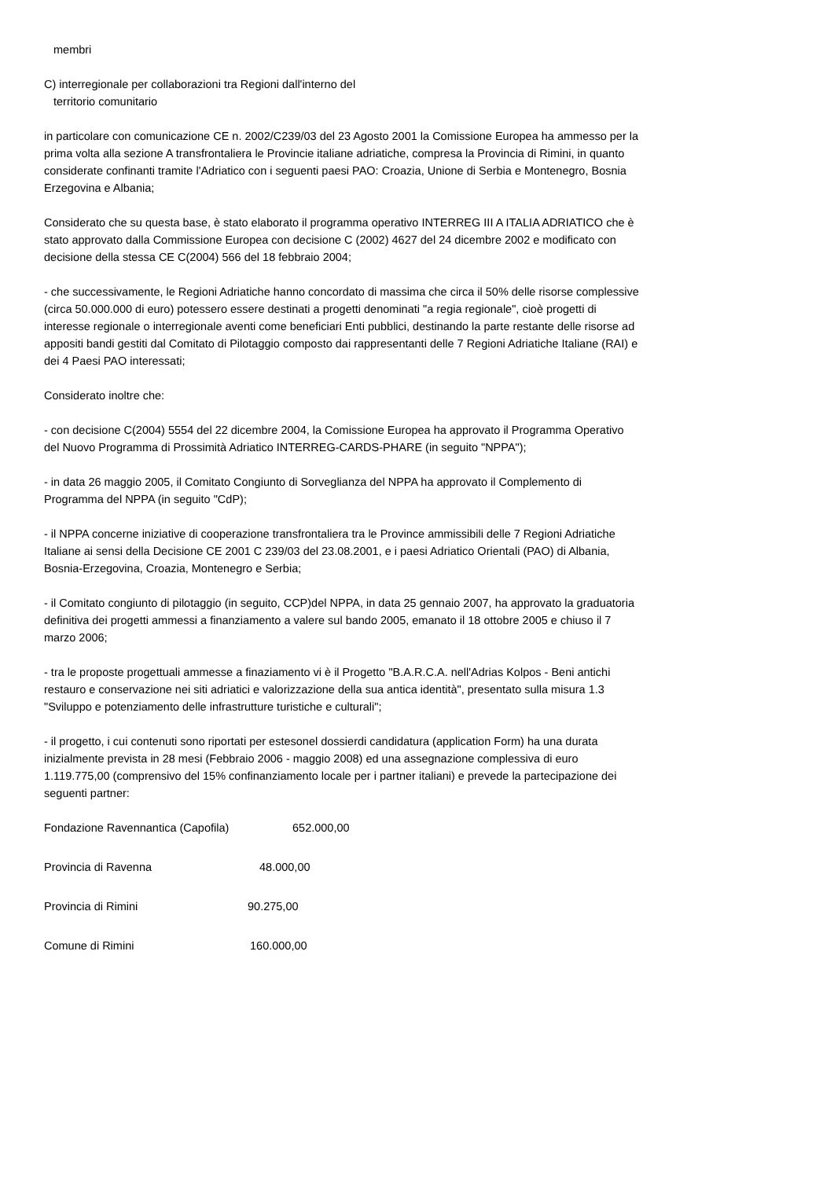membri
C) interregionale per collaborazioni tra Regioni dall'interno del
territorio comunitario
in particolare con comunicazione CE n. 2002/C239/03 del 23 Agosto 2001 la Comissione Europea ha ammesso per la prima volta alla sezione A transfrontaliera le Provincie italiane adriatiche, compresa la Provincia di Rimini, in quanto considerate confinanti tramite l'Adriatico con i seguenti paesi PAO: Croazia, Unione di Serbia e Montenegro, Bosnia Erzegovina e Albania;
Considerato che su questa base, è stato elaborato il programma operativo INTERREG III A ITALIA ADRIATICO che è stato approvato dalla Commissione Europea con decisione C (2002) 4627 del 24 dicembre 2002 e modificato con decisione della stessa CE C(2004) 566 del 18 febbraio 2004;
- che successivamente, le Regioni Adriatiche hanno concordato di massima che circa il 50% delle risorse complessive (circa 50.000.000 di euro) potessero essere destinati a progetti denominati "a regia regionale", cioè progetti di interesse regionale o interregionale aventi come beneficiari Enti pubblici, destinando la parte restante delle risorse ad appositi bandi gestiti dal Comitato di Pilotaggio composto dai rappresentanti delle 7 Regioni Adriatiche Italiane (RAI) e dei 4 Paesi PAO interessati;
Considerato inoltre che:
- con decisione C(2004) 5554 del 22 dicembre 2004, la Comissione Europea ha approvato il Programma Operativo del Nuovo Programma di Prossimità Adriatico INTERREG-CARDS-PHARE (in seguito "NPPA");
- in data 26 maggio 2005, il Comitato Congiunto di Sorveglianza del NPPA ha approvato il Complemento di Programma del NPPA (in seguito "CdP);
- il NPPA concerne iniziative di cooperazione transfrontaliera tra le Province ammissibili delle 7 Regioni Adriatiche Italiane ai sensi della Decisione CE 2001 C 239/03 del 23.08.2001, e i paesi Adriatico Orientali (PAO) di Albania, Bosnia-Erzegovina, Croazia, Montenegro e Serbia;
- il Comitato congiunto di pilotaggio (in seguito, CCP)del NPPA, in data 25 gennaio 2007, ha approvato la graduatoria definitiva dei progetti ammessi a finanziamento a valere sul bando 2005, emanato il 18 ottobre 2005 e chiuso il 7 marzo 2006;
- tra le proposte progettuali ammesse a finaziamento vi è il Progetto "B.A.R.C.A. nell'Adrias Kolpos - Beni antichi restauro e conservazione nei siti adriatici e valorizzazione della sua antica identità", presentato sulla misura 1.3 "Sviluppo e potenziamento delle infrastrutture turistiche e culturali";
- il progetto, i cui contenuti sono riportati per estesonel dossierdi candidatura (application Form) ha una durata inizialmente prevista in 28 mesi (Febbraio 2006 - maggio 2008) ed una assegnazione complessiva di euro 1.119.775,00 (comprensivo del 15% confinanziamento locale per i partner italiani) e prevede la partecipazione dei seguenti partner:
Fondazione Ravennantica (Capofila) 652.000,00
Provincia di Ravenna 48.000,00
Provincia di Rimini 90.275,00
Comune di Rimini 160.000,00